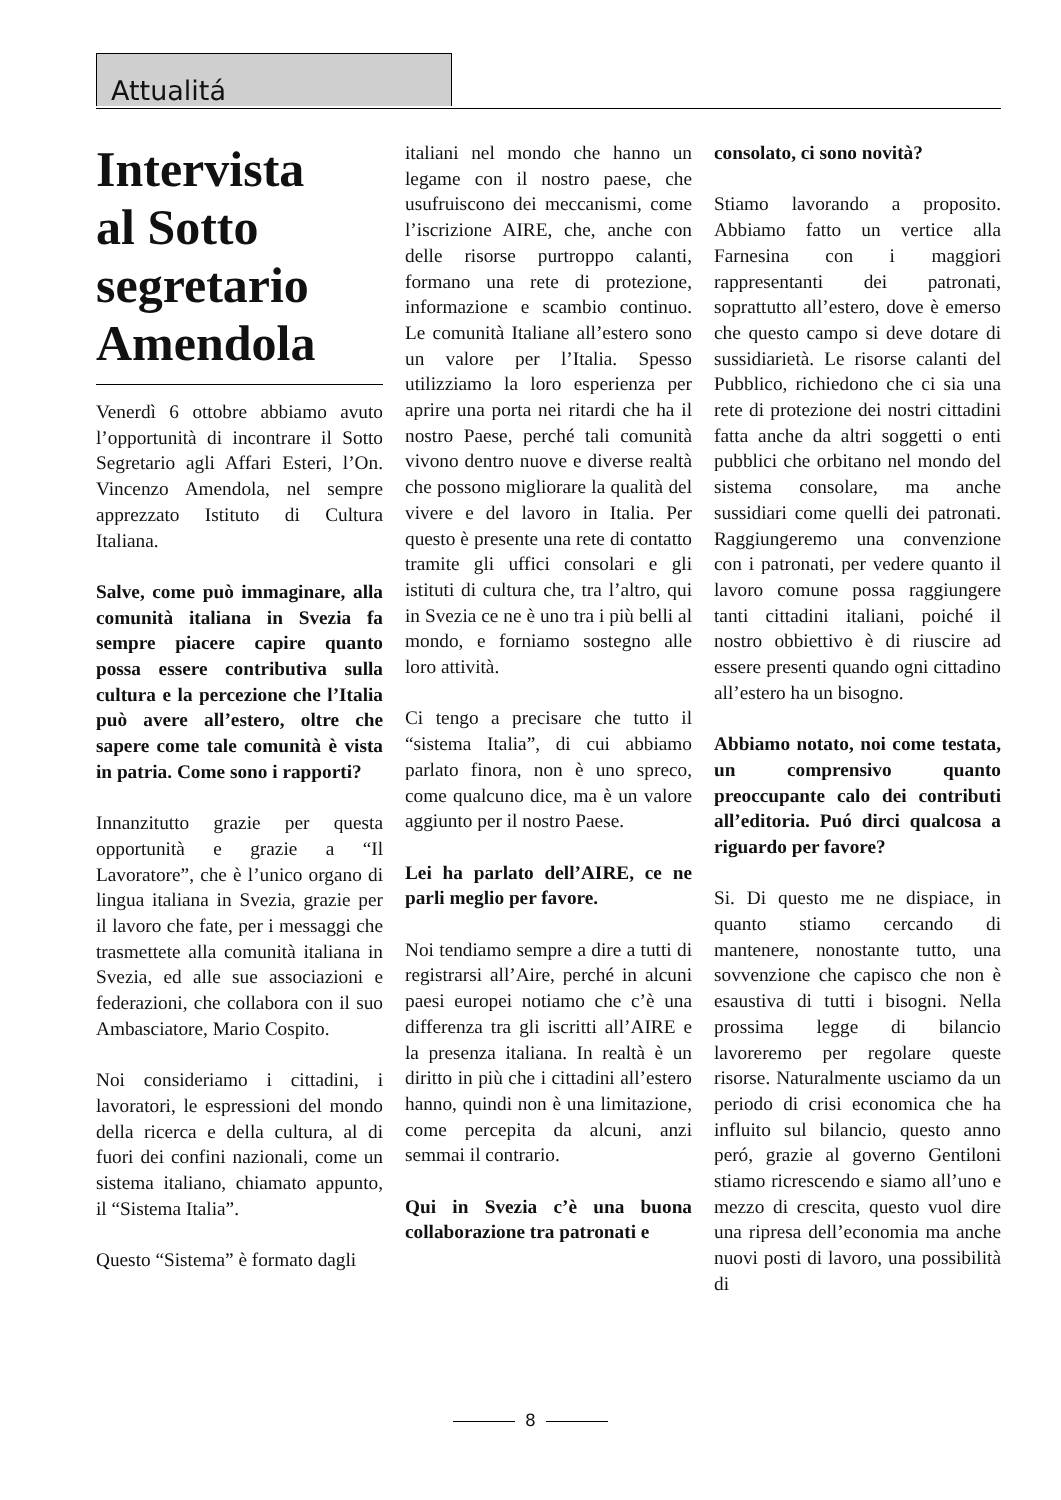Attualitá
Intervista
al Sotto
segretario
Amendola
Venerdì 6 ottobre abbiamo avuto l’opportunità di incontrare il Sotto Segretario agli Affari Esteri, l’On. Vincenzo Amendola, nel sempre apprezzato Istituto di Cultura Italiana.
Salve, come può immaginare, alla comunità italiana in Svezia fa sempre piacere capire quanto possa essere contributiva sulla cultura e la percezione che l’Italia può avere all’estero, oltre che sapere come tale comunità è vista in patria. Come sono i rapporti?
Innanzitutto grazie per questa opportunità e grazie a “Il Lavoratore”, che è l’unico organo di lingua italiana in Svezia, grazie per il lavoro che fate, per i messaggi che trasmettete alla comunità italiana in Svezia, ed alle sue associazioni e federazioni, che collabora con il suo Ambasciatore, Mario Cospito.
Noi consideriamo i cittadini, i lavoratori, le espressioni del mondo della ricerca e della cultura, al di fuori dei confini nazionali, come un sistema italiano, chiamato appunto, il “Sistema Italia”.
Questo “Sistema” è formato dagli
italiani nel mondo che hanno un legame con il nostro paese, che usufruiscono dei meccanismi, come l’iscrizione AIRE, che, anche con delle risorse purtroppo calanti, formano una rete di protezione, informazione e scambio continuo. Le comunità Italiane all’estero sono un valore per l’Italia. Spesso utilizziamo la loro esperienza per aprire una porta nei ritardi che ha il nostro Paese, perché tali comunità vivono dentro nuove e diverse realtà che possono migliorare la qualità del vivere e del lavoro in Italia. Per questo è presente una rete di contatto tramite gli uffici consolari e gli istituti di cultura che, tra l’altro, qui in Svezia ce ne è uno tra i più belli al mondo, e forniamo sostegno alle loro attività.
Ci tengo a precisare che tutto il “sistema Italia”, di cui abbiamo parlato finora, non è uno spreco, come qualcuno dice, ma è un valore aggiunto per il nostro Paese.
Lei ha parlato dell’AIRE, ce ne parli meglio per favore.
Noi tendiamo sempre a dire a tutti di registrarsi all’Aire, perché in alcuni paesi europei notiamo che c’è una differenza tra gli iscritti all’AIRE e la presenza italiana. In realtà è un diritto in più che i cittadini all’estero hanno, quindi non è una limitazione, come percepita da alcuni, anzi semmai il contrario.
Qui in Svezia c’è una buona collaborazione tra patronati e
consolato, ci sono novità?
Stiamo lavorando a proposito. Abbiamo fatto un vertice alla Farnesina con i maggiori rappresentanti dei patronati, soprattutto all’estero, dove è emerso che questo campo si deve dotare di sussidiarietà. Le risorse calanti del Pubblico, richiedono che ci sia una rete di protezione dei nostri cittadini fatta anche da altri soggetti o enti pubblici che orbitano nel mondo del sistema consolare, ma anche sussidiari come quelli dei patronati. Raggiungeremo una convenzione con i patronati, per vedere quanto il lavoro comune possa raggiungere tanti cittadini italiani, poiché il nostro obbiettivo è di riuscire ad essere presenti quando ogni cittadino all’estero ha un bisogno.
Abbiamo notato, noi come testata, un comprensivo quanto preoccupante calo dei contributi all’editoria. Puó dirci qualcosa a riguardo per favore?
Si. Di questo me ne dispiace, in quanto stiamo cercando di mantenere, nonostante tutto, una sovvenzione che capisco che non è esaustiva di tutti i bisogni. Nella prossima legge di bilancio lavoreremo per regolare queste risorse. Naturalmente usciamo da un periodo di crisi economica che ha influito sul bilancio, questo anno peró, grazie al governo Gentiloni stiamo ricrescendo e siamo all’uno e mezzo di crescita, questo vuol dire una ripresa dell’economia ma anche nuovi posti di lavoro, una possibilità di
8